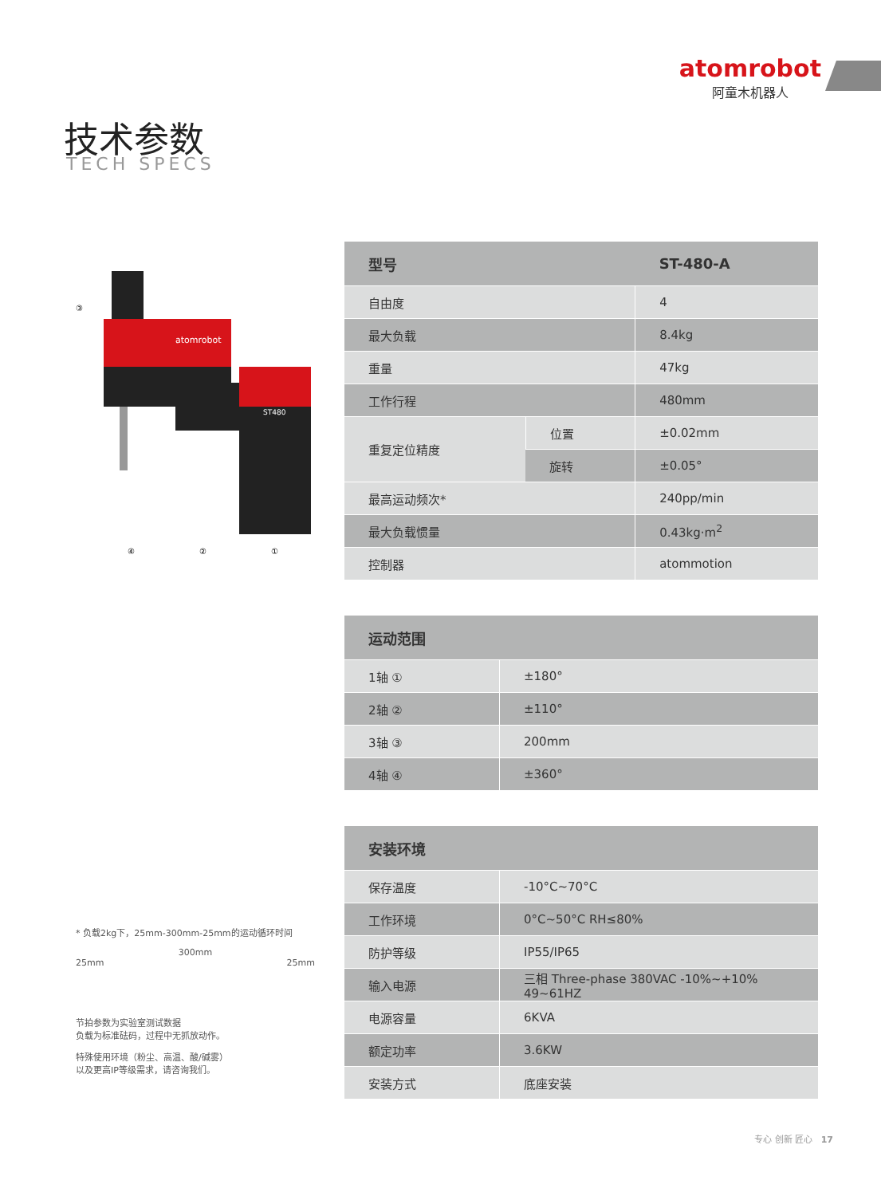atomrobot
阿童木机器人
技术参数
TECH SPECS
atomrobot
ST480
③
④
②
①
* 负载2kg下，25mm-300mm-25mm的运动循环时间
300mm
25mm 25mm
节拍参数为实验室测试数据
负载为标准砝码，过程中无抓放动作。
特殊使用环境（粉尘、高温、酸/碱雾）
以及更高IP等级需求，请咨询我们。
| 型号 | | ST-480-A |
| --- | --- | --- |
| 自由度 | | 4 |
| 最大负载 | | 8.4kg |
| 重量 | | 47kg |
| 工作行程 | | 480mm |
| 重复定位精度 | 位置 | ±0.02mm |
| | 旋转 | ±0.05° |
| 最高运动频次* | | 240pp/min |
| 最大负载惯量 | | 0.43kg·m<sup>2</sup> |
| 控制器 | | atommotion |
| 运动范围 | |
| --- | --- |
| 1轴 ① | ±180° |
| 2轴 ② | ±110° |
| 3轴 ③ | 200mm |
| 4轴 ④ | ±360° |
| 安装环境 | |
| --- | --- |
| 保存温度 | -10°C~70°C |
| 工作环境 | 0°C~50°C RH≤80% |
| 防护等级 | IP55/IP65 |
| 输入电源 | 三相 Three-phase 380VAC -10%~+10% 49~61HZ |
| 电源容量 | 6KVA |
| 额定功率 | 3.6KW |
| 安装方式 | 底座安装 |
专心 创新 匠心 17